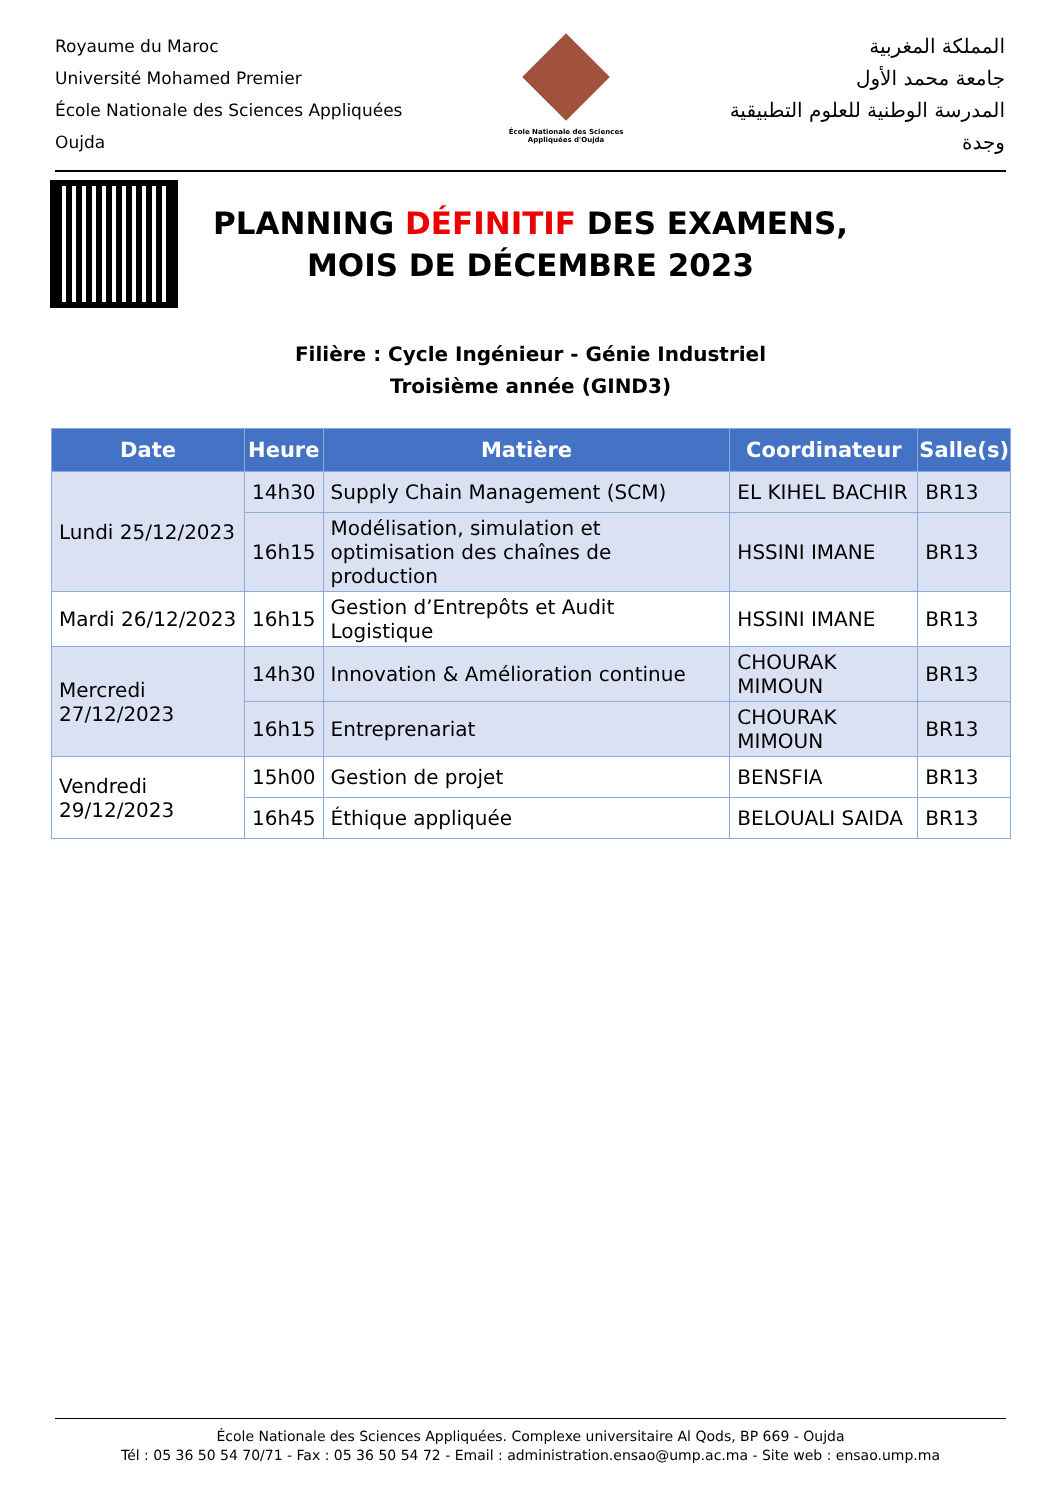Royaume du Maroc
Université Mohamed Premier
École Nationale des Sciences Appliquées
Oujda
École Nationale des Sciences Appliquées d'Oujda
المملكة المغربية
جامعة محمد الأول
المدرسة الوطنية للعلوم التطبيقية
وجدة
PLANNING DÉFINITIF DES EXAMENS,
MOIS DE DÉCEMBRE 2023
Filière : Cycle Ingénieur - Génie Industriel
Troisième année (GIND3)
| Date | Heure | Matière | Coordinateur | Salle(s) |
| --- | --- | --- | --- | --- |
| Lundi 25/12/2023 | 14h30 | Supply Chain Management (SCM) | EL KIHEL BACHIR | BR13 |
| | 16h15 | Modélisation, simulation et optimisation des chaînes de production | HSSINI IMANE | BR13 |
| Mardi 26/12/2023 | 16h15 | Gestion d’Entrepôts et Audit Logistique | HSSINI IMANE | BR13 |
| Mercredi 27/12/2023 | 14h30 | Innovation & Amélioration continue | CHOURAK MIMOUN | BR13 |
| | 16h15 | Entreprenariat | CHOURAK MIMOUN | BR13 |
| Vendredi 29/12/2023 | 15h00 | Gestion de projet | BENSFIA | BR13 |
| | 16h45 | Éthique appliquée | BELOUALI SAIDA | BR13 |
École Nationale des Sciences Appliquées. Complexe universitaire Al Qods, BP 669 - Oujda
Tél : 05 36 50 54 70/71 - Fax : 05 36 50 54 72 - Email : administration.ensao@ump.ac.ma - Site web : ensao.ump.ma